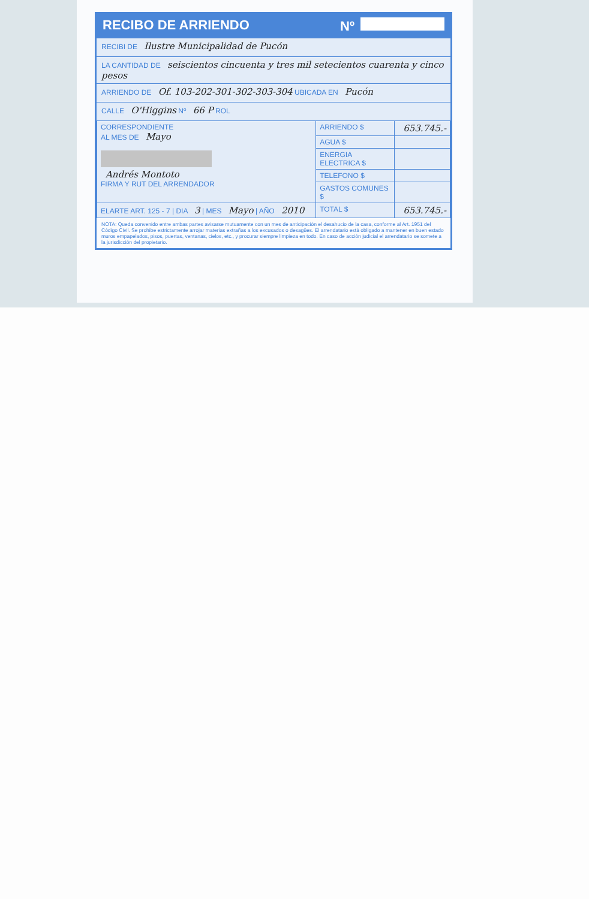RECIBO DE ARRIENDO Nº
RECIBI DE Ilustre Municipalidad de Pucón
LA CANTIDAD DE seiscientos cincuenta y tres mil setecientos cuarenta y cinco pesos
ARRIENDO DE Of. 103-202-301-302-303-304 UBICADA EN Pucón
CALLE O'Higgins Nº 66 P ROL
| CORRESPONDIENTE AL MES DE Mayo Andrés Montoto FIRMA Y RUT DEL ARRENDADOR | ARRIENDO $ | 653.745.- |
| | AGUA $ | |
| | ENERGIA ELECTRICA $ | |
| | TELEFONO $ | |
| | GASTOS COMUNES $ | |
| ELARTE ART. 125 - 7 / DIA 3 / MES Mayo / AÑO 2010 | TOTAL $ | 653.745.- |
NOTA: Queda convenido entre ambas partes avisarse mutuamente con un mes de anticipación el desahucio de la casa, conforme al Art. 1951 del Código Civil. Se prohibe estrictamente arrojar materias extrañas a los excusados o desagües. El arrendatario está obligado a mantener en buen estado muros empapelados, pisos, puertas, ventanas, cielos, etc., y procurar siempre limpieza en todo. En caso de acción judicial el arrendatario se somete a la jurisdicción del propietario.